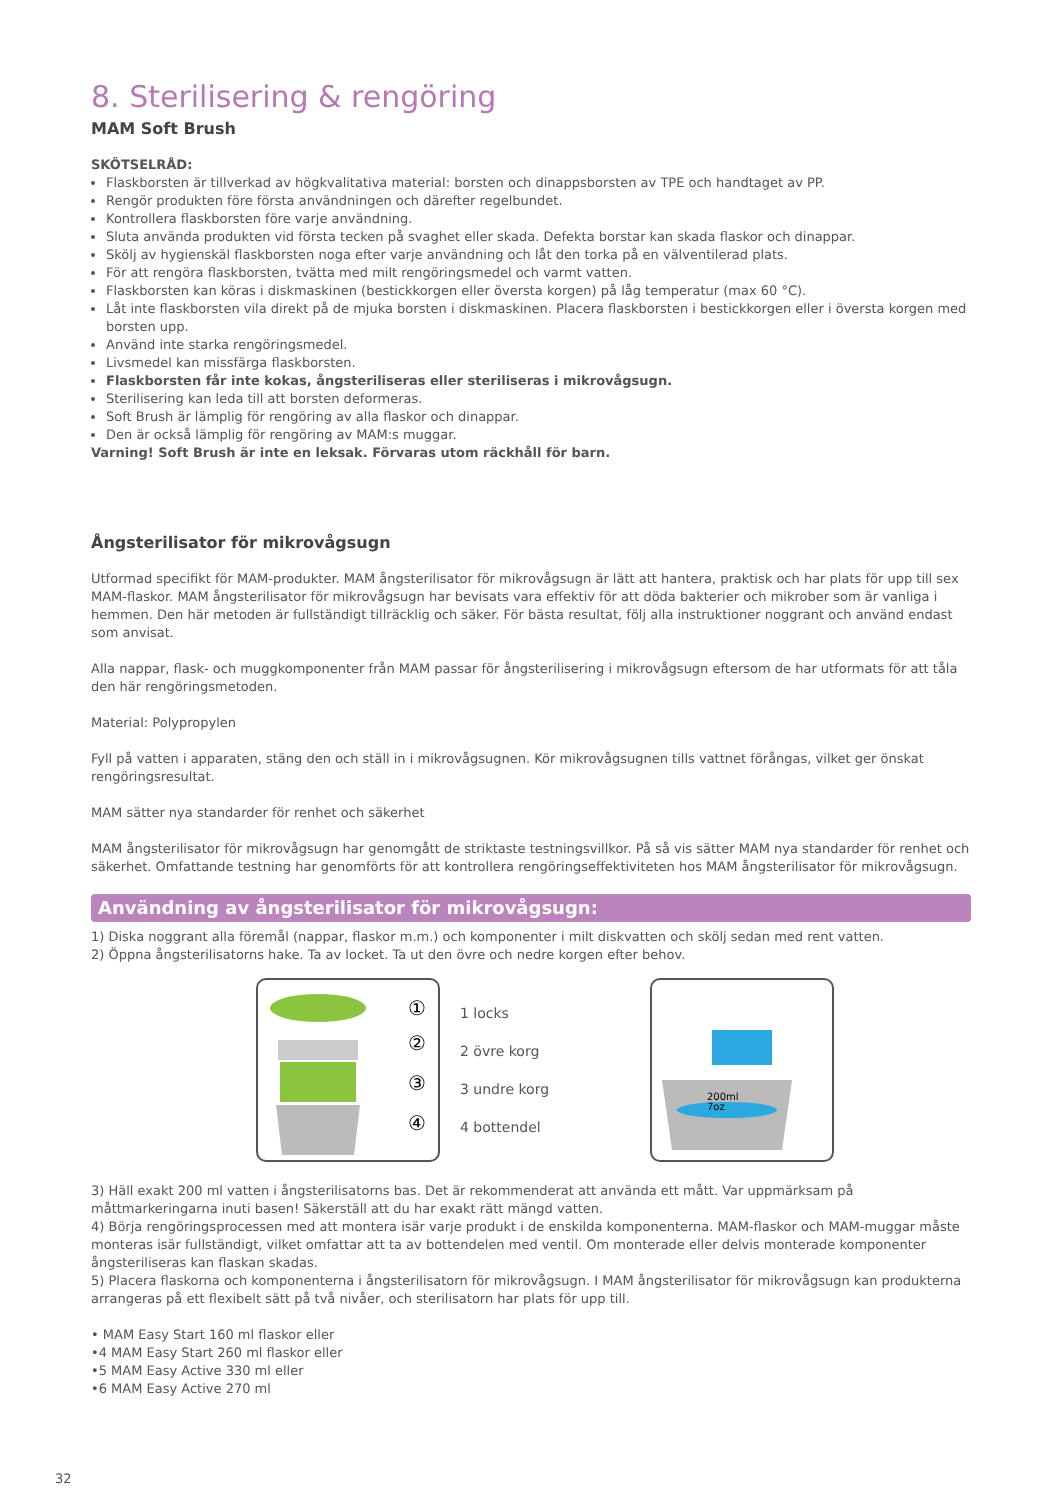8. Sterilisering & rengöring
MAM Soft Brush
SKÖTSELRÅD:
Flaskborsten är tillverkad av högkvalitativa material: borsten och dinappsborsten av TPE och handtaget av PP.
Rengör produkten före första användningen och därefter regelbundet.
Kontrollera flaskborsten före varje användning.
Sluta använda produkten vid första tecken på svaghet eller skada. Defekta borstar kan skada flaskor och dinappar.
Skölj av hygienskäl flaskborsten noga efter varje användning och låt den torka på en välventilerad plats.
För att rengöra flaskborsten, tvätta med milt rengöringsmedel och varmt vatten.
Flaskborsten kan köras i diskmaskinen (bestickkorgen eller översta korgen) på låg temperatur (max 60 °C).
Låt inte flaskborsten vila direkt på de mjuka borsten i diskmaskinen. Placera flaskborsten i bestickkorgen eller i översta korgen med borsten upp.
Använd inte starka rengöringsmedel.
Livsmedel kan missfärga flaskborsten.
Flaskborsten får inte kokas, ångsteriliseras eller steriliseras i mikrovågsugn.
Sterilisering kan leda till att borsten deformeras.
Soft Brush är lämplig för rengöring av alla flaskor och dinappar.
Den är också lämplig för rengöring av MAM:s muggar.
Varning! Soft Brush är inte en leksak. Förvaras utom räckhåll för barn.
Ångsterilisator för mikrovågsugn
Utformad specifikt för MAM-produkter. MAM ångsterilisator för mikrovågsugn är lätt att hantera, praktisk och har plats för upp till sex MAM-flaskor. MAM ångsterilisator för mikrovågsugn har bevisats vara effektiv för att döda bakterier och mikrober som är vanliga i hemmen. Den här metoden är fullständigt tillräcklig och säker. För bästa resultat, följ alla instruktioner noggrant och använd endast som anvisat.
Alla nappar, flask- och muggkomponenter från MAM passar för ångsterilisering i mikrovågsugn eftersom de har utformats för att tåla den här rengöringsmetoden.
Material: Polypropylen
Fyll på vatten i apparaten, stäng den och ställ in i mikrovågsugnen. Kör mikrovågsugnen tills vattnet förångas, vilket ger önskat rengöringsresultat.
MAM sätter nya standarder för renhet och säkerhet
MAM ångsterilisator för mikrovågsugn har genomgått de striktaste testningsvillkor. På så vis sätter MAM nya standarder för renhet och säkerhet. Omfattande testning har genomförts för att kontrollera rengöringseffektiviteten hos MAM ångsterilisator för mikrovågsugn.
Användning av ångsterilisator för mikrovågsugn:
1) Diska noggrant alla föremål (nappar, flaskor m.m.) och komponenter i milt diskvatten och skölj sedan med rent vatten.
2) Öppna ångsterilisatorns hake. Ta av locket. Ta ut den övre och nedre korgen efter behov.
①
②
③
④
1 locks
2 övre korg
3 undre korg
4 bottendel
200ml
7oz
3) Häll exakt 200 ml vatten i ångsterilisatorns bas. Det är rekommenderat att använda ett mått. Var uppmärksam på måttmarkeringarna inuti basen! Säkerställ att du har exakt rätt mängd vatten.
4) Börja rengöringsprocessen med att montera isär varje produkt i de enskilda komponenterna. MAM-flaskor och MAM-muggar måste monteras isär fullständigt, vilket omfattar att ta av bottendelen med ventil. Om monterade eller delvis monterade komponenter ångsteriliseras kan flaskan skadas.
5) Placera flaskorna och komponenterna i ångsterilisatorn för mikrovågsugn. I MAM ångsterilisator för mikrovågsugn kan produkterna arrangeras på ett flexibelt sätt på två nivåer, och sterilisatorn har plats för upp till.
• MAM Easy Start 160 ml flaskor eller
•4 MAM Easy Start 260 ml flaskor eller
•5 MAM Easy Active 330 ml eller
•6 MAM Easy Active 270 ml
32